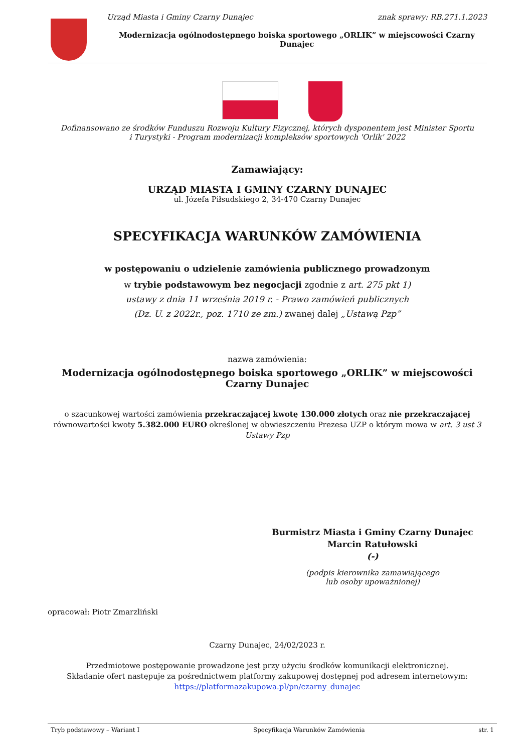Urząd Miasta i Gminy Czarny Dunajec znak sprawy: RB.271.1.2023
Modernizacja ogólnodostępnego boiska sportowego „ORLIK” w miejscowości Czarny Dunajec
Dofinansowano ze środków Funduszu Rozwoju Kultury Fizycznej, których dysponentem jest Minister Sportu
i Turystyki - Program modernizacji kompleksów sportowych 'Orlik' 2022
Zamawiający:
URZĄD MIASTA I GMINY CZARNY DUNAJEC
ul. Józefa Piłsudskiego 2, 34-470 Czarny Dunajec
SPECYFIKACJA WARUNKÓW ZAMÓWIENIA
w postępowaniu o udzielenie zamówienia publicznego prowadzonym
w trybie podstawowym bez negocjacji zgodnie z art. 275 pkt 1)
ustawy z dnia 11 września 2019 r. - Prawo zamówień publicznych
(Dz. U. z 2022r., poz. 1710 ze zm.) zwanej dalej „Ustawą Pzp”
nazwa zamówienia:
Modernizacja ogólnodostępnego boiska sportowego „ORLIK” w miejscowości Czarny Dunajec
o szacunkowej wartości zamówienia przekraczającej kwotę 130.000 złotych oraz nie przekraczającej równowartości kwoty 5.382.000 EURO określonej w obwieszczeniu Prezesa UZP o którym mowa w art. 3 ust 3 Ustawy Pzp
Burmistrz Miasta i Gminy Czarny Dunajec
Marcin Ratułowski
(-)
(podpis kierownika zamawiającego
lub osoby upoważnionej)
opracował: Piotr Zmarzliński
Czarny Dunajec, 24/02/2023 r.
Przedmiotowe postępowanie prowadzone jest przy użyciu środków komunikacji elektronicznej.
Składanie ofert następuje za pośrednictwem platformy zakupowej dostępnej pod adresem internetowym:
https://platformazakupowa.pl/pn/czarny_dunajec
Tryb podstawowy – Wariant I Specyfikacja Warunków Zamówienia str. 1